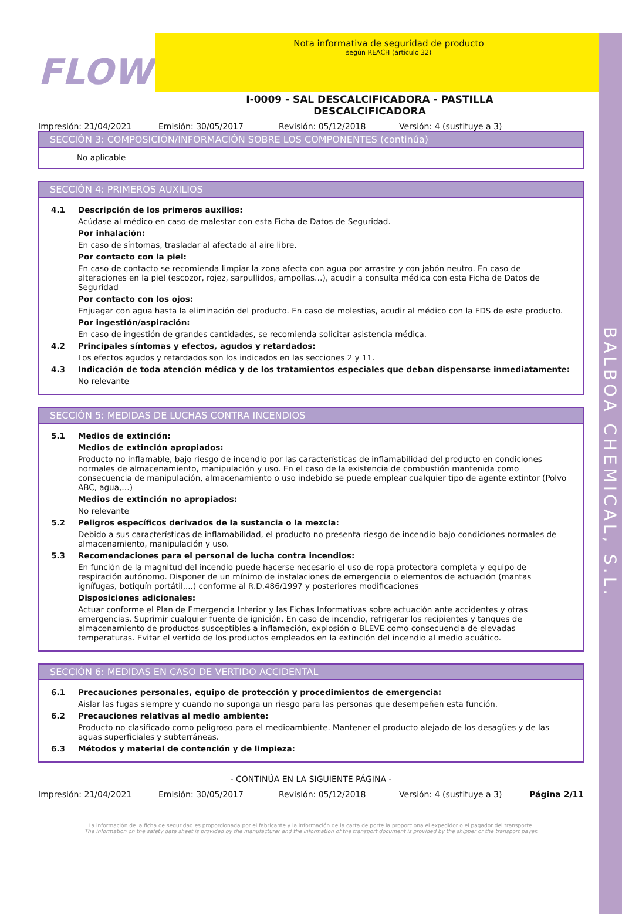BALBOA CHEMICAL, S.L.
FLOW
Nota informativa de seguridad de producto
según REACH (artículo 32)
I-0009 - SAL DESCALCIFICADORA - PASTILLA
DESCALCIFICADORA
Impresión: 21/04/2021 Emisión: 30/05/2017 Revisión: 05/12/2018 Versión: 4 (sustituye a 3)
SECCIÓN 3: COMPOSICIÓN/INFORMACIÓN SOBRE LOS COMPONENTES (continúa)
No aplicable
SECCIÓN 4: PRIMEROS AUXILIOS
4.1 Descripción de los primeros auxilios:
Acúdase al médico en caso de malestar con esta Ficha de Datos de Seguridad.
Por inhalación:
En caso de síntomas, trasladar al afectado al aire libre.
Por contacto con la piel:
En caso de contacto se recomienda limpiar la zona afecta con agua por arrastre y con jabón neutro. En caso de alteraciones en la piel (escozor, rojez, sarpullidos, ampollas…), acudir a consulta médica con esta Ficha de Datos de Seguridad
Por contacto con los ojos:
Enjuagar con agua hasta la eliminación del producto. En caso de molestias, acudir al médico con la FDS de este producto.
Por ingestión/aspiración:
En caso de ingestión de grandes cantidades, se recomienda solicitar asistencia médica.
4.2 Principales síntomas y efectos, agudos y retardados:
Los efectos agudos y retardados son los indicados en las secciones 2 y 11.
4.3 Indicación de toda atención médica y de los tratamientos especiales que deban dispensarse inmediatamente:
No relevante
SECCIÓN 5: MEDIDAS DE LUCHAS CONTRA INCENDIOS
5.1 Medios de extinción:
Medios de extinción apropiados:
Producto no inflamable, bajo riesgo de incendio por las características de inflamabilidad del producto en condiciones normales de almacenamiento, manipulación y uso. En el caso de la existencia de combustión mantenida como consecuencia de manipulación, almacenamiento o uso indebido se puede emplear cualquier tipo de agente extintor (Polvo ABC, agua,…)
Medios de extinción no apropiados:
No relevante
5.2 Peligros específicos derivados de la sustancia o la mezcla:
Debido a sus características de inflamabilidad, el producto no presenta riesgo de incendio bajo condiciones normales de almacenamiento, manipulación y uso.
5.3 Recomendaciones para el personal de lucha contra incendios:
En función de la magnitud del incendio puede hacerse necesario el uso de ropa protectora completa y equipo de respiración autónomo. Disponer de un mínimo de instalaciones de emergencia o elementos de actuación (mantas ignífugas, botiquín portátil,...) conforme al R.D.486/1997 y posteriores modificaciones
Disposiciones adicionales:
Actuar conforme el Plan de Emergencia Interior y las Fichas Informativas sobre actuación ante accidentes y otras emergencias. Suprimir cualquier fuente de ignición. En caso de incendio, refrigerar los recipientes y tanques de almacenamiento de productos susceptibles a inflamación, explosión o BLEVE como consecuencia de elevadas temperaturas. Evitar el vertido de los productos empleados en la extinción del incendio al medio acuático.
SECCIÓN 6: MEDIDAS EN CASO DE VERTIDO ACCIDENTAL
6.1 Precauciones personales, equipo de protección y procedimientos de emergencia:
Aislar las fugas siempre y cuando no suponga un riesgo para las personas que desempeñen esta función.
6.2 Precauciones relativas al medio ambiente:
Producto no clasificado como peligroso para el medioambiente. Mantener el producto alejado de los desagües y de las aguas superficiales y subterráneas.
6.3 Métodos y material de contención y de limpieza:
- CONTINÚA EN LA SIGUIENTE PÁGINA -
Impresión: 21/04/2021 Emisión: 30/05/2017 Revisión: 05/12/2018 Versión: 4 (sustituye a 3) Página 2/11
La información de la ficha de seguridad es proporcionada por el fabricante y la información de la carta de porte la proporciona el expedidor o el pagador del transporte.
The information on the safety data sheet is provided by the manufacturer and the information of the transport document is provided by the shipper or the transport payer.